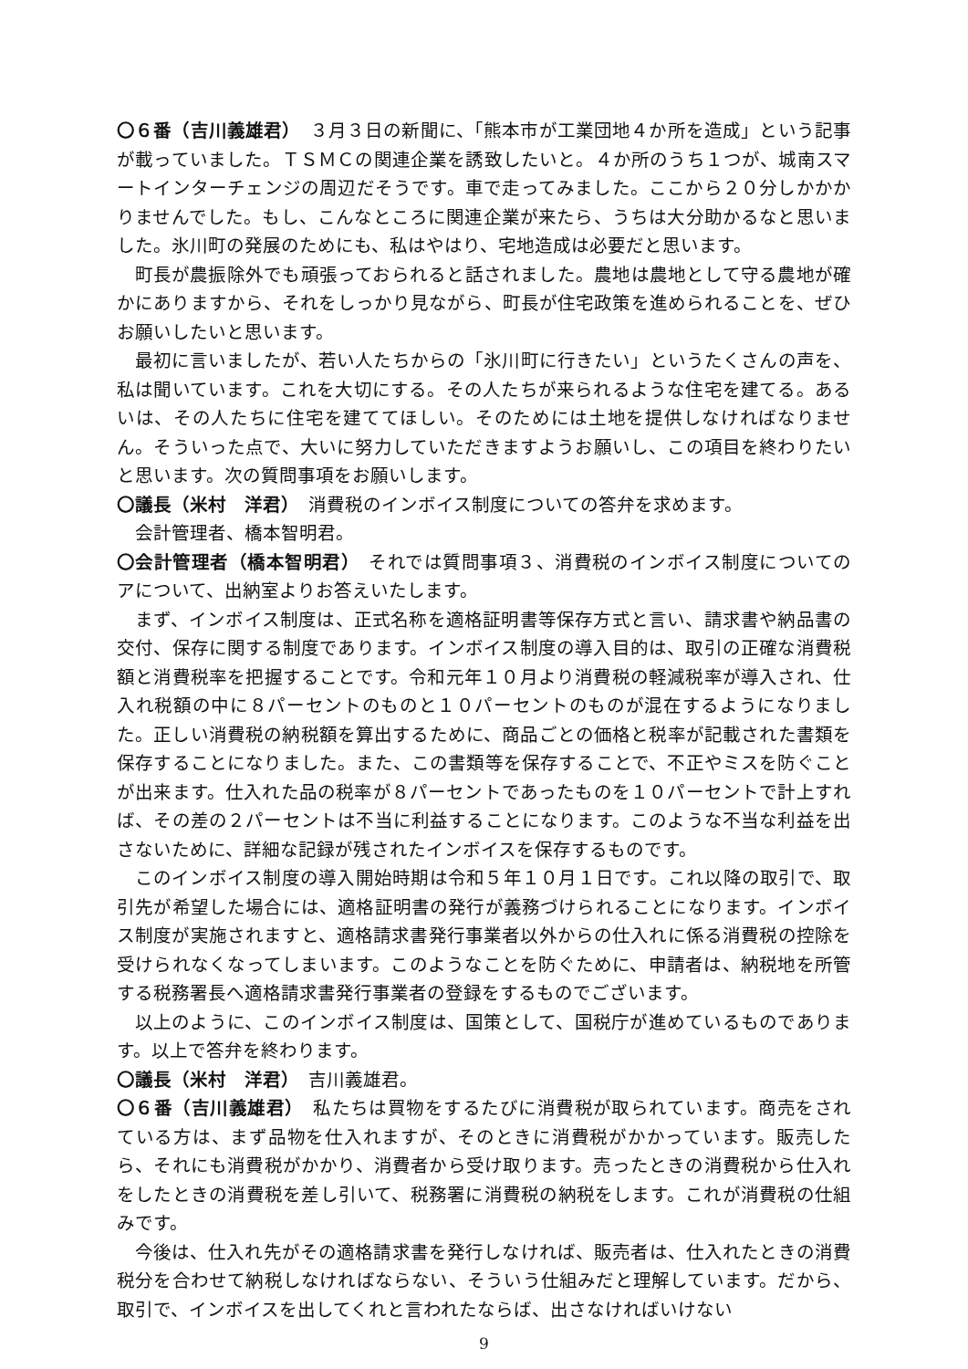〇６番（吉川義雄君）　３月３日の新聞に、「熊本市が工業団地４か所を造成」という記事が載っていました。ＴＳＭＣの関連企業を誘致したいと。４か所のうち１つが、城南スマートインターチェンジの周辺だそうです。車で走ってみました。ここから２０分しかかかりませんでした。もし、こんなところに関連企業が来たら、うちは大分助かるなと思いました。氷川町の発展のためにも、私はやはり、宅地造成は必要だと思います。
町長が農振除外でも頑張っておられると話されました。農地は農地として守る農地が確かにありますから、それをしっかり見ながら、町長が住宅政策を進められることを、ぜひお願いしたいと思います。
最初に言いましたが、若い人たちからの「氷川町に行きたい」というたくさんの声を、私は聞いています。これを大切にする。その人たちが来られるような住宅を建てる。あるいは、その人たちに住宅を建ててほしい。そのためには土地を提供しなければなりません。そういった点で、大いに努力していただきますようお願いし、この項目を終わりたいと思います。次の質問事項をお願いします。
〇議長（米村　洋君）　消費税のインボイス制度についての答弁を求めます。
会計管理者、橋本智明君。
〇会計管理者（橋本智明君）　それでは質問事項３、消費税のインボイス制度についてのアについて、出納室よりお答えいたします。
まず、インボイス制度は、正式名称を適格証明書等保存方式と言い、請求書や納品書の交付、保存に関する制度であります。インボイス制度の導入目的は、取引の正確な消費税額と消費税率を把握することです。令和元年１０月より消費税の軽減税率が導入され、仕入れ税額の中に８パーセントのものと１０パーセントのものが混在するようになりました。正しい消費税の納税額を算出するために、商品ごとの価格と税率が記載された書類を保存することになりました。また、この書類等を保存することで、不正やミスを防ぐことが出来ます。仕入れた品の税率が８パーセントであったものを１０パーセントで計上すれば、その差の２パーセントは不当に利益することになります。このような不当な利益を出さないために、詳細な記録が残されたインボイスを保存するものです。
このインボイス制度の導入開始時期は令和５年１０月１日です。これ以降の取引で、取引先が希望した場合には、適格証明書の発行が義務づけられることになります。インボイス制度が実施されますと、適格請求書発行事業者以外からの仕入れに係る消費税の控除を受けられなくなってしまいます。このようなことを防ぐために、申請者は、納税地を所管する税務署長へ適格請求書発行事業者の登録をするものでございます。
以上のように、このインボイス制度は、国策として、国税庁が進めているものであります。以上で答弁を終わります。
〇議長（米村　洋君）　吉川義雄君。
〇６番（吉川義雄君）　私たちは買物をするたびに消費税が取られています。商売をされている方は、まず品物を仕入れますが、そのときに消費税がかかっています。販売したら、それにも消費税がかかり、消費者から受け取ります。売ったときの消費税から仕入れをしたときの消費税を差し引いて、税務署に消費税の納税をします。これが消費税の仕組みです。
今後は、仕入れ先がその適格請求書を発行しなければ、販売者は、仕入れたときの消費税分を合わせて納税しなければならない、そういう仕組みだと理解しています。だから、取引で、インボイスを出してくれと言われたならば、出さなければいけない
9